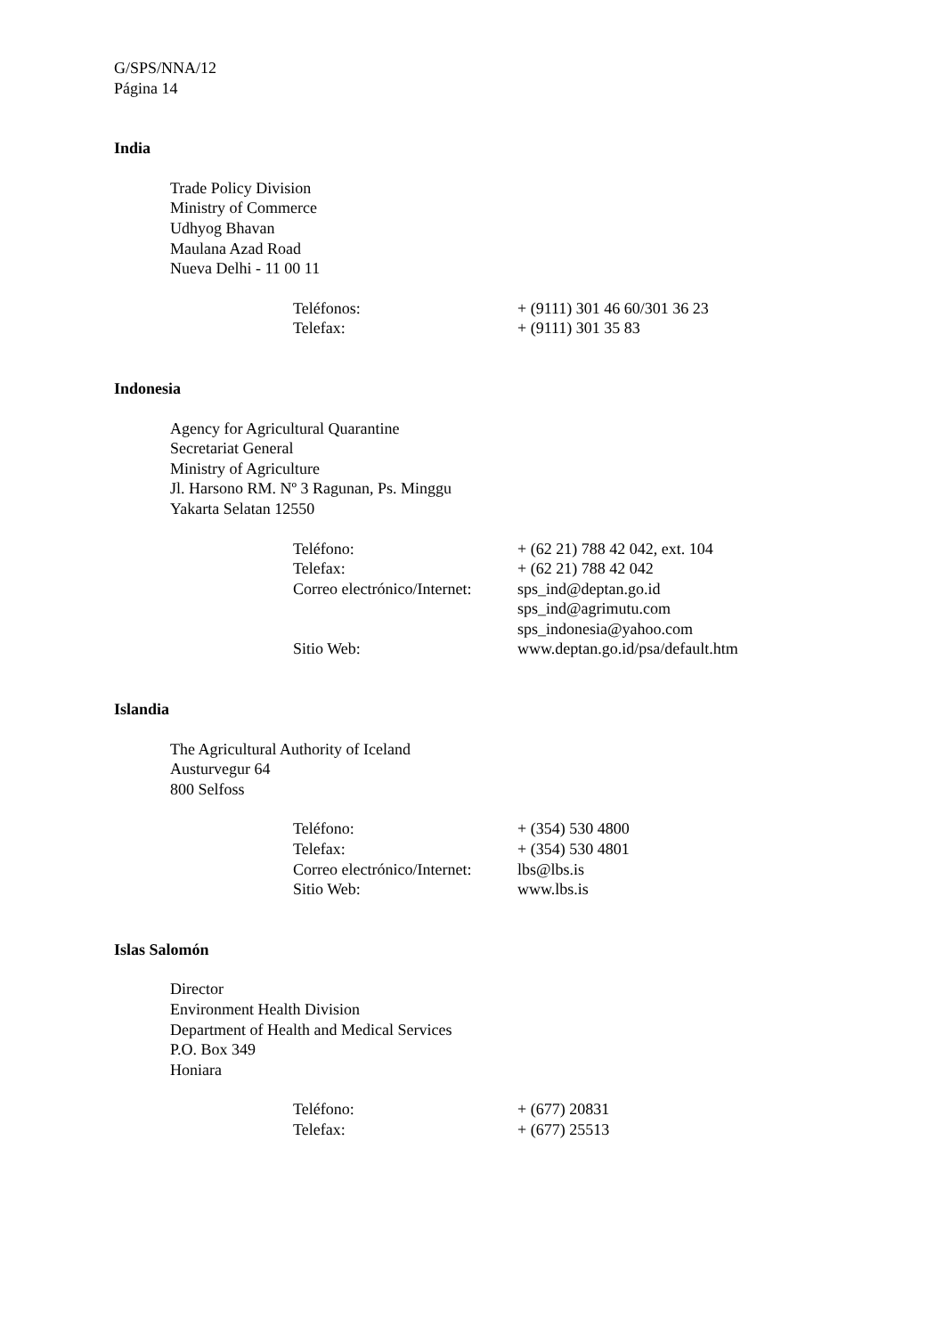G/SPS/NNA/12
Página 14
India
Trade Policy Division
Ministry of Commerce
Udhyog Bhavan
Maulana Azad Road
Nueva Delhi - 11 00 11
| Teléfonos: | + (9111) 301 46 60/301 36 23 |
| Telefax: | + (9111) 301 35 83 |
Indonesia
Agency for Agricultural Quarantine
Secretariat General
Ministry of Agriculture
Jl. Harsono RM. Nº 3 Ragunan, Ps. Minggu
Yakarta Selatan 12550
| Teléfono: | + (62 21) 788 42 042, ext. 104 |
| Telefax: | + (62 21) 788 42 042 |
| Correo electrónico/Internet: | sps_ind@deptan.go.id sps_ind@agrimutu.com sps_indonesia@yahoo.com |
| Sitio Web: | www.deptan.go.id/psa/default.htm |
Islandia
The Agricultural Authority of Iceland
Austurvegur 64
800 Selfoss
| Teléfono: | + (354) 530 4800 |
| Telefax: | + (354) 530 4801 |
| Correo electrónico/Internet: | lbs@lbs.is |
| Sitio Web: | www.lbs.is |
Islas Salomón
Director
Environment Health Division
Department of Health and Medical Services
P.O. Box 349
Honiara
| Teléfono: | + (677) 20831 |
| Telefax: | + (677) 25513 |